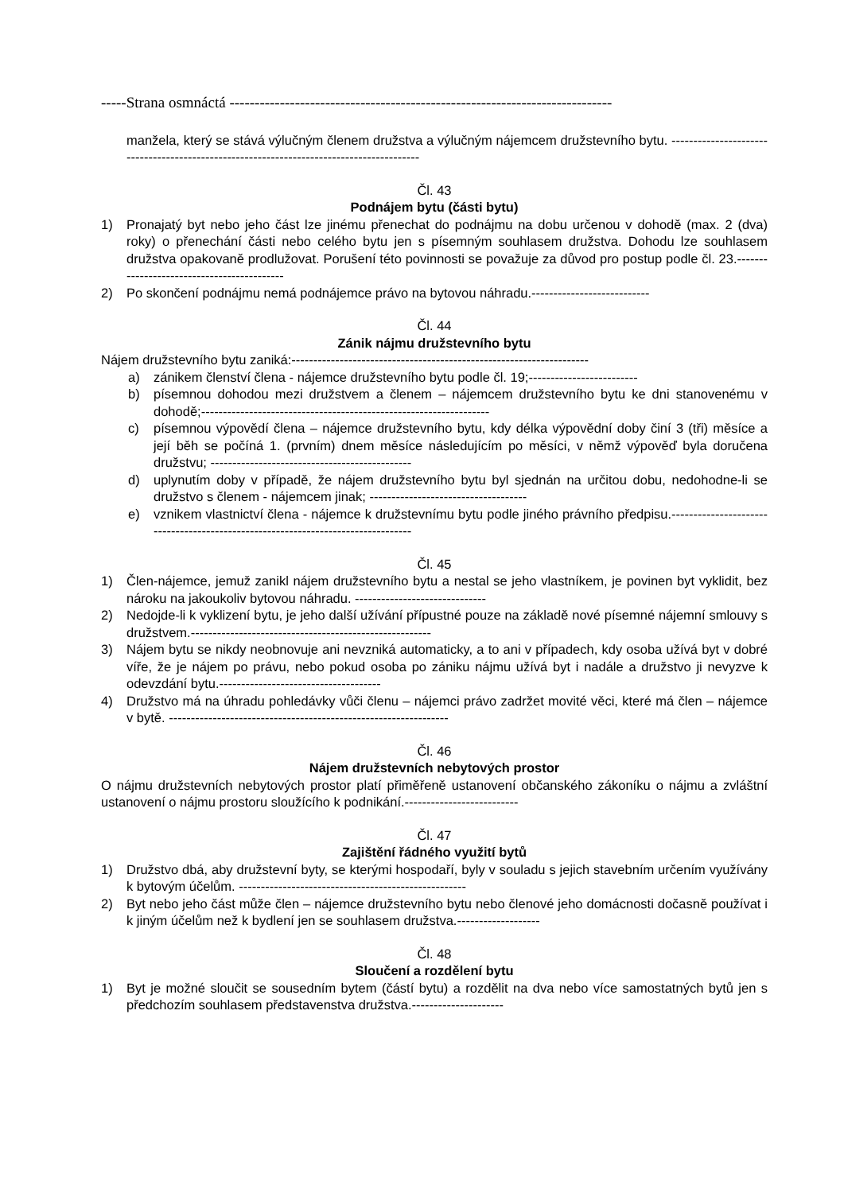-----Strana osmnáctá ----------------------------------------------------------------------------
manžela, který se stává výlučným členem družstva a výlučným nájemcem družstevního bytu. -----------------------------------------------------------------------------------------
Čl. 43
Podnájem bytu (části bytu)
1) Pronajatý byt nebo jeho část lze jinému přenechat do podnájmu na dobu určenou v dohodě (max. 2 (dva) roky) o přenechání části nebo celého bytu jen s písemným souhlasem družstva. Dohodu lze souhlasem družstva opakovaně prodlužovat. Porušení této povinnosti se považuje za důvod pro postup podle čl. 23.-------------------------------------------
2) Po skončení podnájmu nemá podnájemce právo na bytovou náhradu.---------------------------
Čl. 44
Zánik nájmu družstevního bytu
Nájem družstevního bytu zaniká:--------------------------------------------------------------------
a) zánikem členství člena - nájemce družstevního bytu podle čl. 19;-------------------------
b) písemnou dohodou mezi družstvem a členem – nájemcem družstevního bytu ke dni stanovenému v dohodě;------------------------------------------------------------------
c) písemnou výpovědí člena – nájemce družstevního bytu, kdy délka výpovědní doby činí 3 (tři) měsíce a její běh se počíná 1. (prvním) dnem měsíce následujícím po měsíci, v němž výpověď byla doručena družstvu; ----------------------------------------------
d) uplynutím doby v případě, že nájem družstevního bytu byl sjednán na určitou dobu, nedohodne-li se družstvo s členem - nájemcem jinak; ------------------------------------
e) vznikem vlastnictví člena - nájemce k družstevnímu bytu podle jiného právního předpisu.---------------------------------------------------------------------------------
Čl. 45
1) Člen-nájemce, jemuž zanikl nájem družstevního bytu a nestal se jeho vlastníkem, je povinen byt vyklidit, bez nároku na jakoukoliv bytovou náhradu. ------------------------------
2) Nedojde-li k vyklizení bytu, je jeho další užívání přípustné pouze na základě nové písemné nájemní smlouvy s družstvem.-------------------------------------------------------
3) Nájem bytu se nikdy neobnovuje ani nevzniká automaticky, a to ani v případech, kdy osoba užívá byt v dobré víře, že je nájem po právu, nebo pokud osoba po zániku nájmu užívá byt i nadále a družstvo ji nevyzve k odevzdání bytu.-------------------------------------
4) Družstvo má na úhradu pohledávky vůči členu – nájemci právo zadržet movité věci, které má člen – nájemce v bytě. ----------------------------------------------------------------
Čl. 46
Nájem družstevních nebytových prostor
O nájmu družstevních nebytových prostor platí přiměřeně ustanovení občanského zákoníku o nájmu a zvláštní ustanovení o nájmu prostoru sloužícího k podnikání.--------------------------
Čl. 47
Zajištění řádného využití bytů
1) Družstvo dbá, aby družstevní byty, se kterými hospodaří, byly v souladu s jejich stavebním určením využívány k bytovým účelům. ----------------------------------------------------
2) Byt nebo jeho část může člen – nájemce družstevního bytu nebo členové jeho domácnosti dočasně používat i k jiným účelům než k bydlení jen se souhlasem družstva.-------------------
Čl. 48
Sloučení a rozdělení bytu
1) Byt je možné sloučit se sousedním bytem (částí bytu) a rozdělit na dva nebo více samostatných bytů jen s předchozím souhlasem představenstva družstva.---------------------